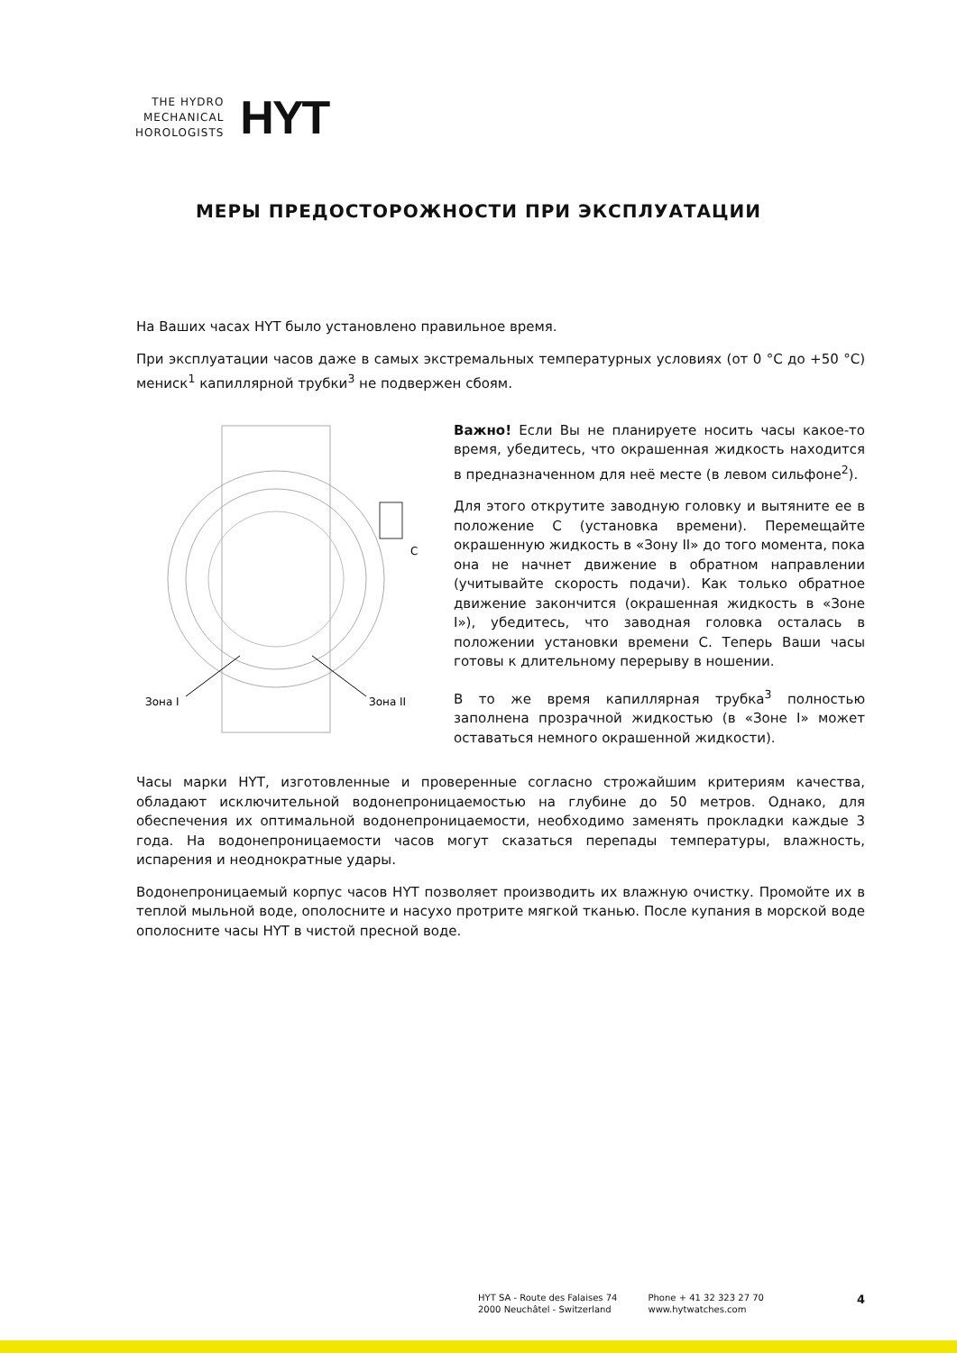THE HYDRO
MECHANICAL
HOROLOGISTS
HYT
МЕРЫ ПРЕДОСТОРОЖНОСТИ ПРИ ЭКСПЛУАТАЦИИ
На Ваших часах HYT было установлено правильное время.
При эксплуатации часов даже в самых экстремальных температурных условиях (от 0 °C до +50 °C) мениск<sup>1</sup> капиллярной трубки<sup>3</sup> не подвержен сбоям.
C
Зона I
Зона II
Важно! Если Вы не планируете носить часы какое-то время, убедитесь, что окрашенная жидкость находится в предназначенном для неё месте (в левом сильфоне<sup>2</sup>).
Для этого открутите заводную головку и вытяните ее в положение С (установка времени). Перемещайте окрашенную жидкость в «Зону II» до того момента, пока она не начнет движение в обратном направлении (учитывайте скорость подачи). Как только обратное движение закончится (окрашенная жидкость в «Зоне I»), убедитесь, что заводная головка осталась в положении установки времени С. Теперь Ваши часы готовы к длительному перерыву в ношении.
В то же время капиллярная трубка<sup>3</sup> полностью заполнена прозрачной жидкостью (в «Зоне I» может оставаться немного окрашенной жидкости).
Часы марки HYT, изготовленные и проверенные согласно строжайшим критериям качества, обладают исключительной водонепроницаемостью на глубине до 50 метров. Однако, для обеспечения их оптимальной водонепроницаемости, необходимо заменять прокладки каждые 3 года. На водонепроницаемости часов могут сказаться перепады температуры, влажность, испарения и неоднократные удары.
Водонепроницаемый корпус часов HYT позволяет производить их влажную очистку. Промойте их в теплой мыльной воде, ополосните и насухо протрите мягкой тканью. После купания в морской воде ополосните часы HYT в чистой пресной воде.
HYT SA - Route des Falaises 74
2000 Neuchâtel - Switzerland
Phone + 41 32 323 27 70
www.hytwatches.com
4